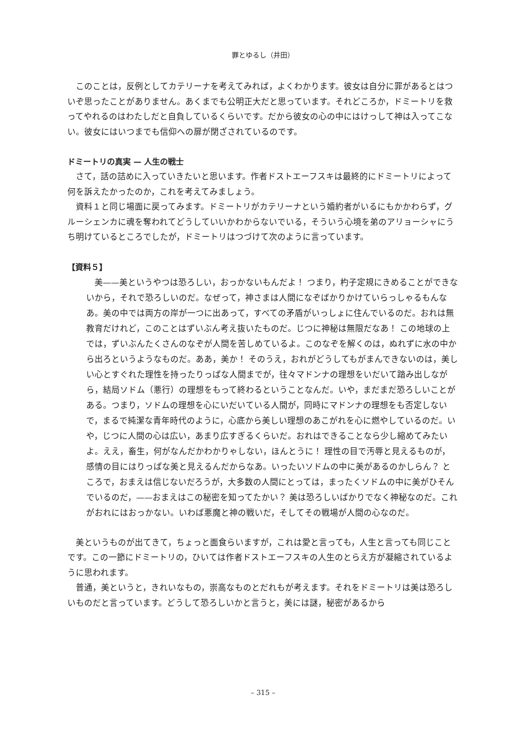罪とゆるし（井田）
このことは，反例としてカテリーナを考えてみれば，よくわかります。彼女は自分に罪があるとはついぞ思ったことがありません。あくまでも公明正大だと思っています。それどころか，ドミートリを救ってやれるのはわたしだと自負しているくらいです。だから彼女の心の中にはけっして神は入ってこない。彼女にはいつまでも信仰への扉が閉ざされているのです。
ドミートリの真実 — 人生の戦士
さて，話の詰めに入っていきたいと思います。作者ドストエーフスキは最終的にドミートリによって何を訴えたかったのか，これを考えてみましょう。
資料１と同じ場面に戻ってみます。ドミートリがカテリーナという婚約者がいるにもかかわらず，グルーシェンカに魂を奪われてどうしていいかわからないでいる，そういう心境を弟のアリョーシャにうち明けているところでしたが，ドミートリはつづけて次のように言っています。
【資料５】
美——美というやつは恐ろしい，おっかないもんだよ！ つまり，杓子定規にきめることができないから，それで恐ろしいのだ。なぜって，神さまは人間になぞばかりかけていらっしゃるもんなあ。美の中では両方の岸が一つに出あって，すべての矛盾がいっしょに住んでいるのだ。おれは無教育だけれど，このことはずいぶん考え抜いたものだ。じつに神秘は無限だなあ！ この地球の上では，ずいぶんたくさんのなぞが人間を苦しめているよ。このなぞを解くのは，ぬれずに水の中から出ろというようなものだ。ああ，美か！ そのうえ，おれがどうしてもがまんできないのは，美しい心とすぐれた理性を持ったりっぱな人間までが，往々マドンナの理想をいだいて踏み出しながら，結局ソドム（悪行）の理想をもって終わるということなんだ。いや，まだまだ恐ろしいことがある。つまり，ソドムの理想を心にいだいている人間が，同時にマドンナの理想をも否定しないで，まるで純潔な青年時代のように，心底から美しい理想のあこがれを心に燃やしているのだ。いや，じつに人間の心は広い，あまり広すぎるくらいだ。おれはできることなら少し縮めてみたいよ。ええ，畜生，何がなんだかわかりゃしない，ほんとうに！ 理性の目で汚辱と見えるものが，感情の目にはりっぱな美と見えるんだからなあ。いったいソドムの中に美があるのかしらん？ ところで，おまえは信じないだろうが，大多数の人間にとっては，まったくソドムの中に美がひそんでいるのだ，——おまえはこの秘密を知ってたかい？ 美は恐ろしいばかりでなく神秘なのだ。これがおれにはおっかない。いわば悪魔と神の戦いだ，そしてその戦場が人間の心なのだ。
美というものが出てきて，ちょっと面食らいますが，これは愛と言っても，人生と言っても同じことです。この一節にドミートリの，ひいては作者ドストエーフスキの人生のとらえ方が凝縮されているように思われます。
普通，美というと，きれいなもの，崇高なものとだれもが考えます。それをドミートリは美は恐ろしいものだと言っています。どうして恐ろしいかと言うと，美には謎，秘密があるから
– 315 –